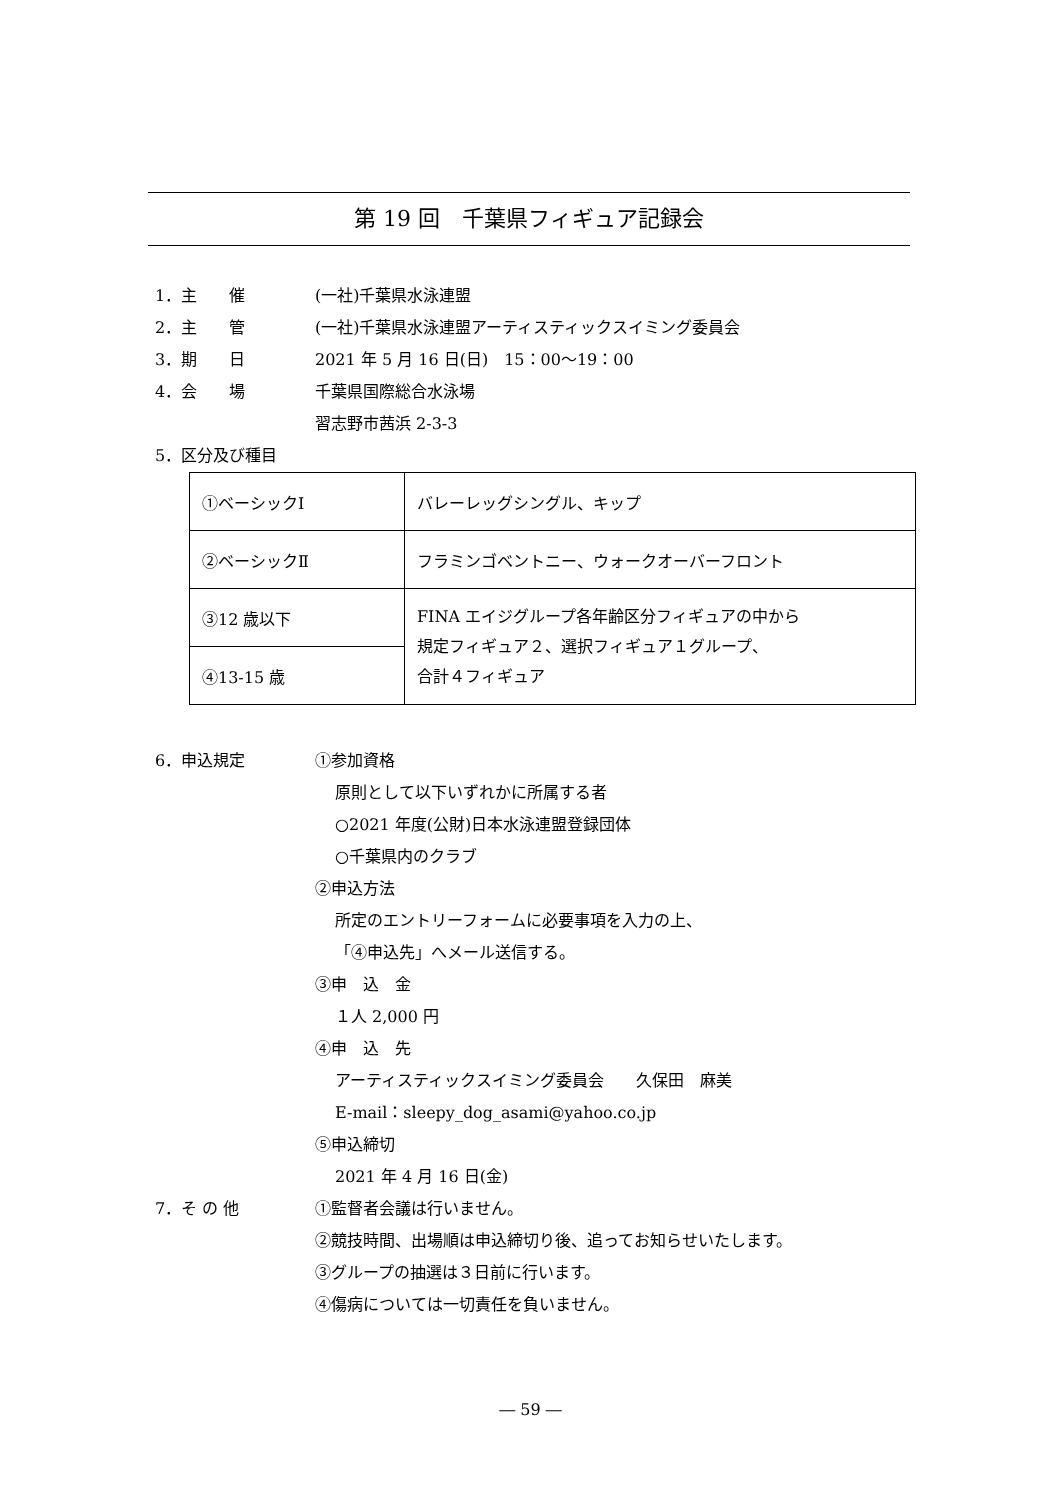第 19 回　千葉県フィギュア記録会
1．主　　催 (一社)千葉県水泳連盟
2．主　　管 (一社)千葉県水泳連盟アーティスティックスイミング委員会
3．期　　日 2021 年 5 月 16 日(日)　15：00〜19：00
4．会　　場 千葉県国際総合水泳場
習志野市茜浜 2-3-3
5．区分及び種目
| ①ベーシックⅠ | バレーレッグシングル、キップ |
| ②ベーシックⅡ | フラミンゴベントニー、ウォークオーバーフロント |
| ③12 歳以下 | FINA エイジグループ各年齢区分フィギュアの中から 規定フィギュア２、選択フィギュア１グループ、 合計４フィギュア |
| ④13-15 歳 | |
6．申込規定 ①参加資格
原則として以下いずれかに所属する者
○2021 年度(公財)日本水泳連盟登録団体
○千葉県内のクラブ
②申込方法
所定のエントリーフォームに必要事項を入力の上、
「④申込先」へメール送信する。
③申　込　金
１人 2,000 円
④申　込　先
アーティスティックスイミング委員会　　久保田　麻美
E-mail：sleepy_dog_asami@yahoo.co.jp
⑤申込締切
2021 年 4 月 16 日(金)
7．そ の 他 ①監督者会議は行いません。
②競技時間、出場順は申込締切り後、追ってお知らせいたします。
③グループの抽選は３日前に行います。
④傷病については一切責任を負いません。
― 59 ―